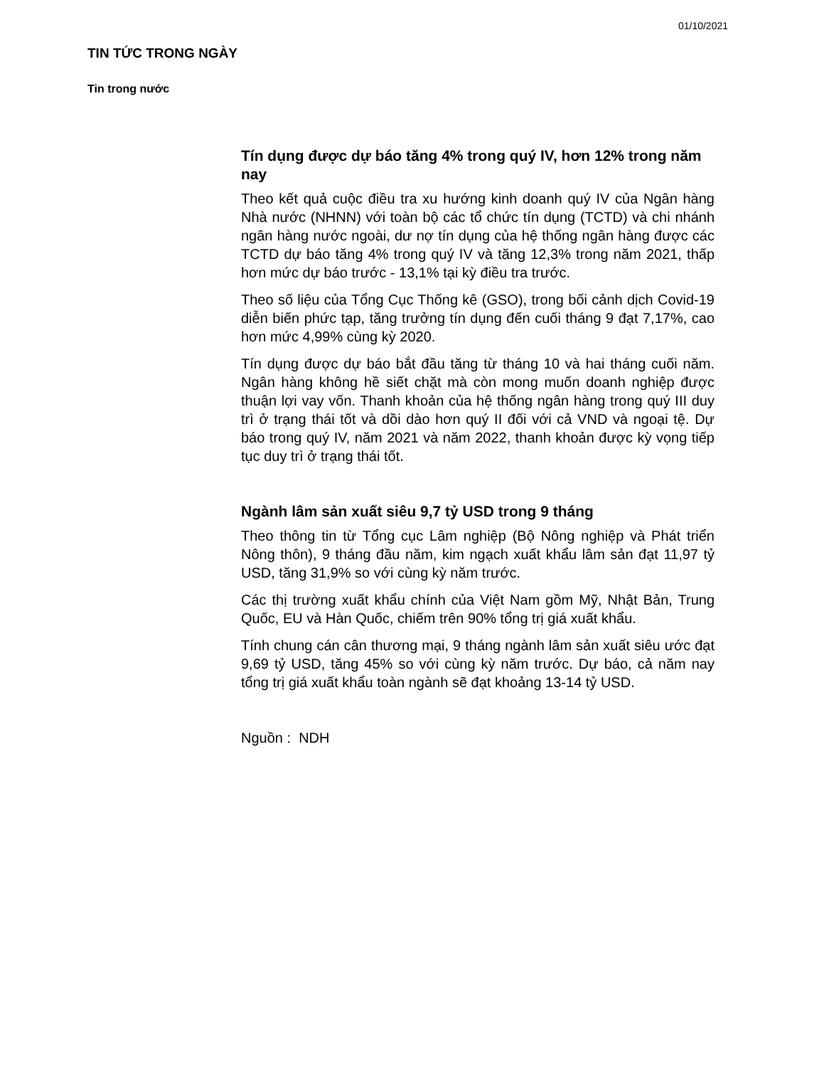01/10/2021
TIN TỨC TRONG NGÀY
Tin trong nước
Tín dụng được dự báo tăng 4% trong quý IV, hơn 12% trong năm nay
Theo kết quả cuộc điều tra xu hướng kinh doanh quý IV của Ngân hàng Nhà nước (NHNN) với toàn bộ các tổ chức tín dụng (TCTD) và chi nhánh ngân hàng nước ngoài, dư nợ tín dụng của hệ thống ngân hàng được các TCTD dự báo tăng 4% trong quý IV và tăng 12,3% trong năm 2021, thấp hơn mức dự báo trước - 13,1% tại kỳ điều tra trước.
Theo số liệu của Tổng Cục Thống kê (GSO), trong bối cảnh dịch Covid-19 diễn biến phức tạp, tăng trưởng tín dụng đến cuối tháng 9 đạt 7,17%, cao hơn mức 4,99% cùng kỳ 2020.
Tín dụng được dự báo bắt đầu tăng từ tháng 10 và hai tháng cuối năm. Ngân hàng không hề siết chặt mà còn mong muốn doanh nghiệp được thuận lợi vay vốn. Thanh khoản của hệ thống ngân hàng trong quý III duy trì ở trạng thái tốt và dồi dào hơn quý II đối với cả VND và ngoại tệ. Dự báo trong quý IV, năm 2021 và năm 2022, thanh khoản được kỳ vọng tiếp tục duy trì ở trạng thái tốt.
Ngành lâm sản xuất siêu 9,7 tỷ USD trong 9 tháng
Theo thông tin từ Tổng cục Lâm nghiệp (Bộ Nông nghiệp và Phát triển Nông thôn), 9 tháng đầu năm, kim ngạch xuất khẩu lâm sản đạt 11,97 tỷ USD, tăng 31,9% so với cùng kỳ năm trước.
Các thị trường xuất khẩu chính của Việt Nam gồm Mỹ, Nhật Bản, Trung Quốc, EU và Hàn Quốc, chiếm trên 90% tổng trị giá xuất khẩu.
Tính chung cán cân thương mại, 9 tháng ngành lâm sản xuất siêu ước đạt 9,69 tỷ USD, tăng 45% so với cùng kỳ năm trước. Dự báo, cả năm nay tổng trị giá xuất khẩu toàn ngành sẽ đạt khoảng 13-14 tỷ USD.
Nguồn : NDH